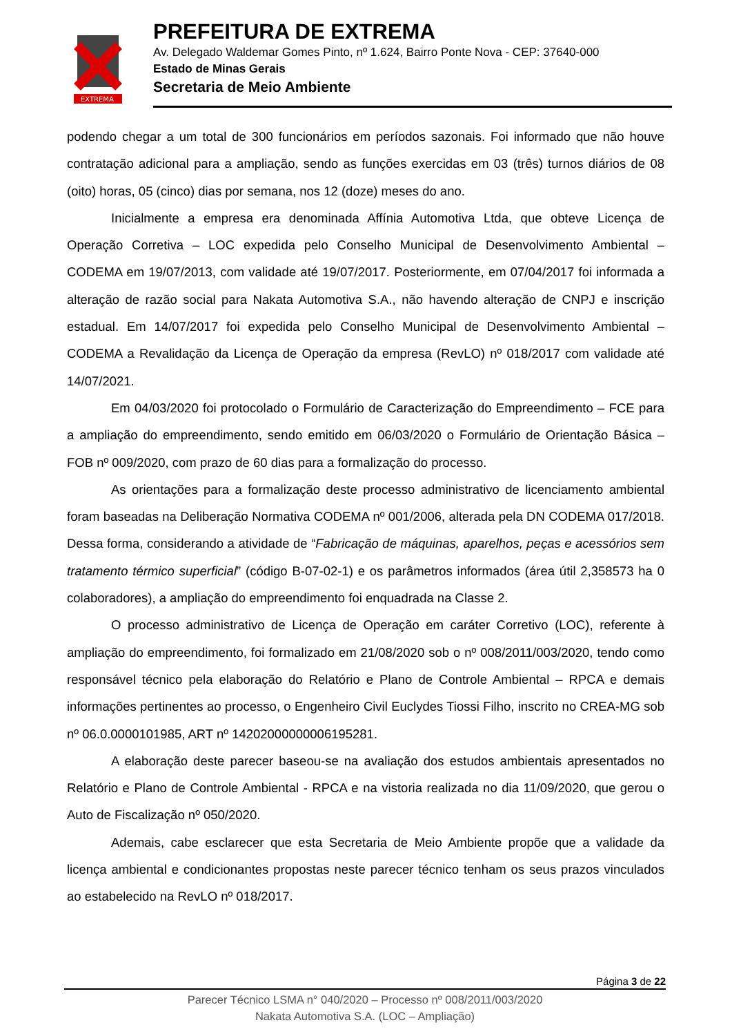EXTREMA
PREFEITURA DE EXTREMA
Av. Delegado Waldemar Gomes Pinto, nº 1.624, Bairro Ponte Nova - CEP: 37640-000
Estado de Minas Gerais
Secretaria de Meio Ambiente
podendo chegar a um total de 300 funcionários em períodos sazonais. Foi informado que não houve contratação adicional para a ampliação, sendo as funções exercidas em 03 (três) turnos diários de 08 (oito) horas, 05 (cinco) dias por semana, nos 12 (doze) meses do ano.
Inicialmente a empresa era denominada Affínia Automotiva Ltda, que obteve Licença de Operação Corretiva – LOC expedida pelo Conselho Municipal de Desenvolvimento Ambiental – CODEMA em 19/07/2013, com validade até 19/07/2017. Posteriormente, em 07/04/2017 foi informada a alteração de razão social para Nakata Automotiva S.A., não havendo alteração de CNPJ e inscrição estadual. Em 14/07/2017 foi expedida pelo Conselho Municipal de Desenvolvimento Ambiental – CODEMA a Revalidação da Licença de Operação da empresa (RevLO) nº 018/2017 com validade até 14/07/2021.
Em 04/03/2020 foi protocolado o Formulário de Caracterização do Empreendimento – FCE para a ampliação do empreendimento, sendo emitido em 06/03/2020 o Formulário de Orientação Básica – FOB nº 009/2020, com prazo de 60 dias para a formalização do processo.
As orientações para a formalização deste processo administrativo de licenciamento ambiental foram baseadas na Deliberação Normativa CODEMA nº 001/2006, alterada pela DN CODEMA 017/2018. Dessa forma, considerando a atividade de “Fabricação de máquinas, aparelhos, peças e acessórios sem tratamento térmico superficial” (código B-07-02-1) e os parâmetros informados (área útil 2,358573 ha 0 colaboradores), a ampliação do empreendimento foi enquadrada na Classe 2.
O processo administrativo de Licença de Operação em caráter Corretivo (LOC), referente à ampliação do empreendimento, foi formalizado em 21/08/2020 sob o nº 008/2011/003/2020, tendo como responsável técnico pela elaboração do Relatório e Plano de Controle Ambiental – RPCA e demais informações pertinentes ao processo, o Engenheiro Civil Euclydes Tiossi Filho, inscrito no CREA-MG sob nº 06.0.0000101985, ART nº 14202000000006195281.
A elaboração deste parecer baseou-se na avaliação dos estudos ambientais apresentados no Relatório e Plano de Controle Ambiental - RPCA e na vistoria realizada no dia 11/09/2020, que gerou o Auto de Fiscalização nº 050/2020.
Ademais, cabe esclarecer que esta Secretaria de Meio Ambiente propõe que a validade da licença ambiental e condicionantes propostas neste parecer técnico tenham os seus prazos vinculados ao estabelecido na RevLO nº 018/2017.
Página 3 de 22
Parecer Técnico LSMA n° 040/2020 – Processo nº 008/2011/003/2020
Nakata Automotiva S.A. (LOC – Ampliação)